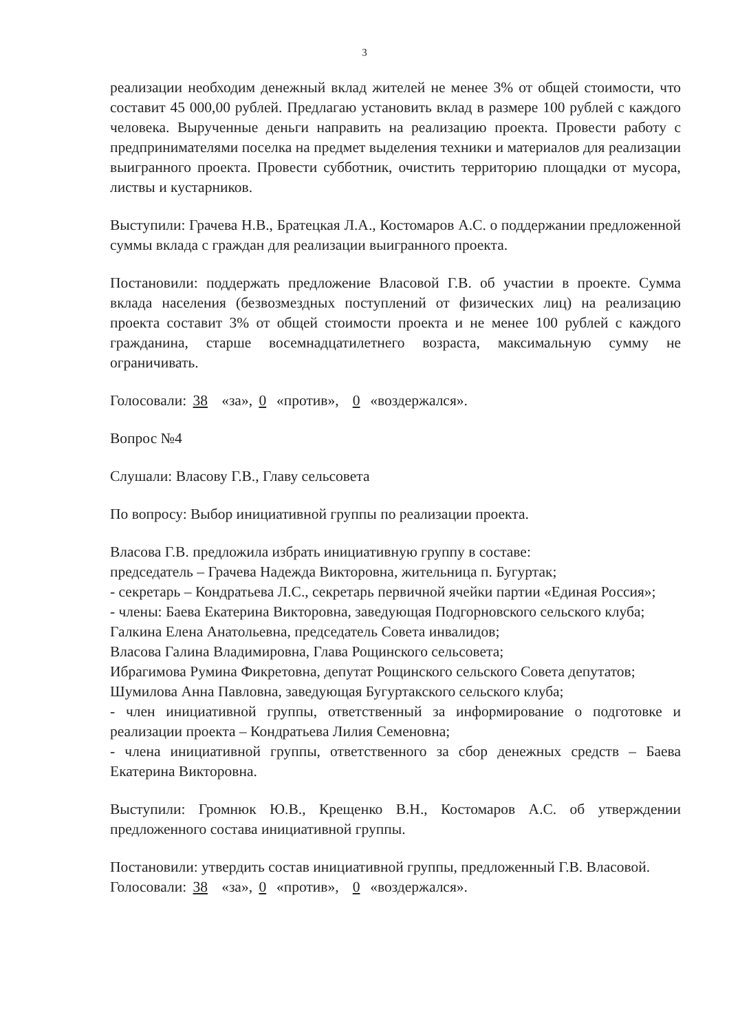3
реализации необходим денежный вклад жителей не менее 3% от общей стоимости, что составит 45 000,00 рублей. Предлагаю установить вклад в размере 100 рублей с каждого человека. Вырученные деньги направить на реализацию проекта. Провести работу с предпринимателями поселка на предмет выделения техники и материалов для реализации выигранного проекта. Провести субботник, очистить территорию площадки от мусора, листвы и кустарников.
Выступили: Грачева Н.В., Братецкая Л.А., Костомаров А.С. о поддержании предложенной суммы вклада с граждан для реализации выигранного проекта.
Постановили: поддержать предложение Власовой Г.В. об участии в проекте. Сумма вклада населения (безвозмездных поступлений от физических лиц) на реализацию проекта составит 3% от общей стоимости проекта и не менее 100 рублей с каждого гражданина, старше восемнадцатилетнего возраста, максимальную сумму не ограничивать.
Голосовали: 38 «за», 0 «против», 0 «воздержался».
Вопрос №4
Слушали: Власову Г.В., Главу сельсовета
По вопросу: Выбор инициативной группы по реализации проекта.
Власова Г.В. предложила избрать инициативную группу в составе:
председатель – Грачева Надежда Викторовна, жительница п. Бугуртак;
- секретарь – Кондратьева Л.С., секретарь первичной ячейки партии «Единая Россия»;
- члены: Баева Екатерина Викторовна, заведующая Подгорновского сельского клуба;
Галкина Елена Анатольевна, председатель Совета инвалидов;
Власова Галина Владимировна, Глава Рощинского сельсовета;
Ибрагимова Румина Фикретовна, депутат Рощинского сельского Совета депутатов;
Шумилова Анна Павловна, заведующая Бугуртакского сельского клуба;
- член инициативной группы, ответственный за информирование о подготовке и реализации проекта – Кондратьева Лилия Семеновна;
- члена инициативной группы, ответственного за сбор денежных средств – Баева Екатерина Викторовна.
Выступили: Громнюк Ю.В., Крещенко В.Н., Костомаров А.С. об утверждении предложенного состава инициативной группы.
Постановили: утвердить состав инициативной группы, предложенный Г.В. Власовой.
Голосовали: 38 «за», 0 «против», 0 «воздержался».